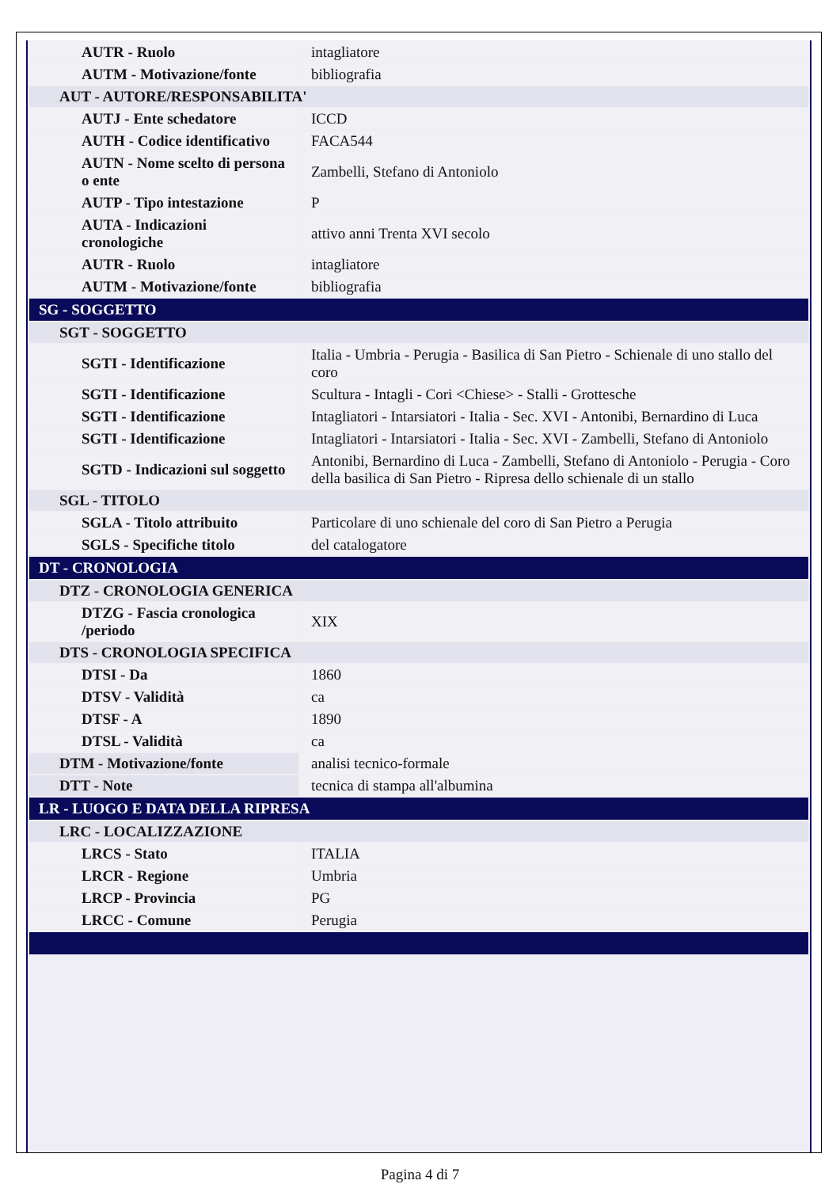| AUTR - Ruolo | intagliatore |
| AUTM - Motivazione/fonte | bibliografia |
| AUT - AUTORE/RESPONSABILITA' | |
| AUTJ - Ente schedatore | ICCD |
| AUTH - Codice identificativo | FACA544 |
| AUTN - Nome scelto di persona o ente | Zambelli, Stefano di Antoniolo |
| AUTP - Tipo intestazione | P |
| AUTA - Indicazioni cronologiche | attivo anni Trenta XVI secolo |
| AUTR - Ruolo | intagliatore |
| AUTM - Motivazione/fonte | bibliografia |
| SG - SOGGETTO | |
| SGT - SOGGETTO | |
| SGTI - Identificazione | Italia - Umbria - Perugia - Basilica di San Pietro - Schienale di uno stallo del coro |
| SGTI - Identificazione | Scultura - Intagli - Cori <Chiese> - Stalli - Grottesche |
| SGTI - Identificazione | Intagliatori - Intarsiatori - Italia - Sec. XVI - Antonibi, Bernardino di Luca |
| SGTI - Identificazione | Intagliatori - Intarsiatori - Italia - Sec. XVI - Zambelli, Stefano di Antoniolo |
| SGTD - Indicazioni sul soggetto | Antonibi, Bernardino di Luca - Zambelli, Stefano di Antoniolo - Perugia - Coro della basilica di San Pietro - Ripresa dello schienale di un stallo |
| SGL - TITOLO | |
| SGLA - Titolo attribuito | Particolare di uno schienale del coro di San Pietro a Perugia |
| SGLS - Specifiche titolo | del catalogatore |
| DT - CRONOLOGIA | |
| DTZ - CRONOLOGIA GENERICA | |
| DTZG - Fascia cronologica /periodo | XIX |
| DTS - CRONOLOGIA SPECIFICA | |
| DTSI - Da | 1860 |
| DTSV - Validità | ca |
| DTSF - A | 1890 |
| DTSL - Validità | ca |
| DTM - Motivazione/fonte | analisi tecnico-formale |
| DTT - Note | tecnica di stampa all'albumina |
| LR - LUOGO E DATA DELLA RIPRESA | |
| LRC - LOCALIZZAZIONE | |
| LRCS - Stato | ITALIA |
| LRCR - Regione | Umbria |
| LRCP - Provincia | PG |
| LRCC - Comune | Perugia |
Pagina 4 di 7